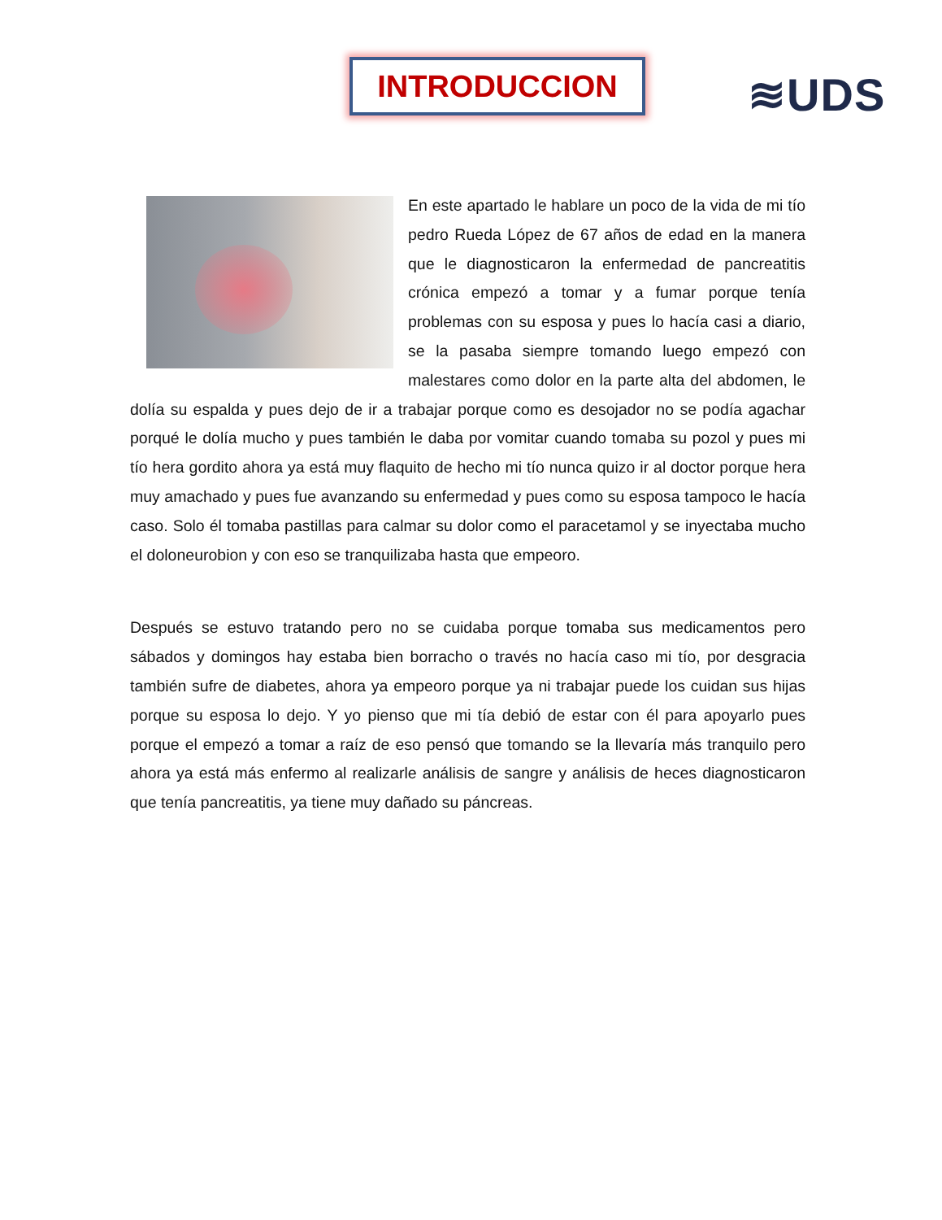INTRODUCCION ≋UDS
En este apartado le hablare un poco de la vida de mi tío pedro Rueda López de 67 años de edad en la manera que le diagnosticaron la enfermedad de pancreatitis crónica empezó a tomar y a fumar porque tenía problemas con su esposa y pues lo hacía casi a diario, se la pasaba siempre tomando luego empezó con malestares como dolor en la parte alta del abdomen, le dolía su espalda y pues dejo de ir a trabajar porque como es desojador no se podía agachar porqué le dolía mucho y pues también le daba por vomitar cuando tomaba su pozol y pues mi tío hera gordito ahora ya está muy flaquito de hecho mi tío nunca quizo ir al doctor porque hera muy amachado y pues fue avanzando su enfermedad y pues como su esposa tampoco le hacía caso. Solo él tomaba pastillas para calmar su dolor como el paracetamol y se inyectaba mucho el doloneurobion y con eso se tranquilizaba hasta que empeoro.
Después se estuvo tratando pero no se cuidaba porque tomaba sus medicamentos pero sábados y domingos hay estaba bien borracho o través no hacía caso mi tío, por desgracia también sufre de diabetes, ahora ya empeoro porque ya ni trabajar puede los cuidan sus hijas porque su esposa lo dejo. Y yo pienso que mi tía debió de estar con él para apoyarlo pues porque el empezó a tomar a raíz de eso pensó que tomando se la llevaría más tranquilo pero ahora ya está más enfermo al realizarle análisis de sangre y análisis de heces diagnosticaron que tenía pancreatitis, ya tiene muy dañado su páncreas.